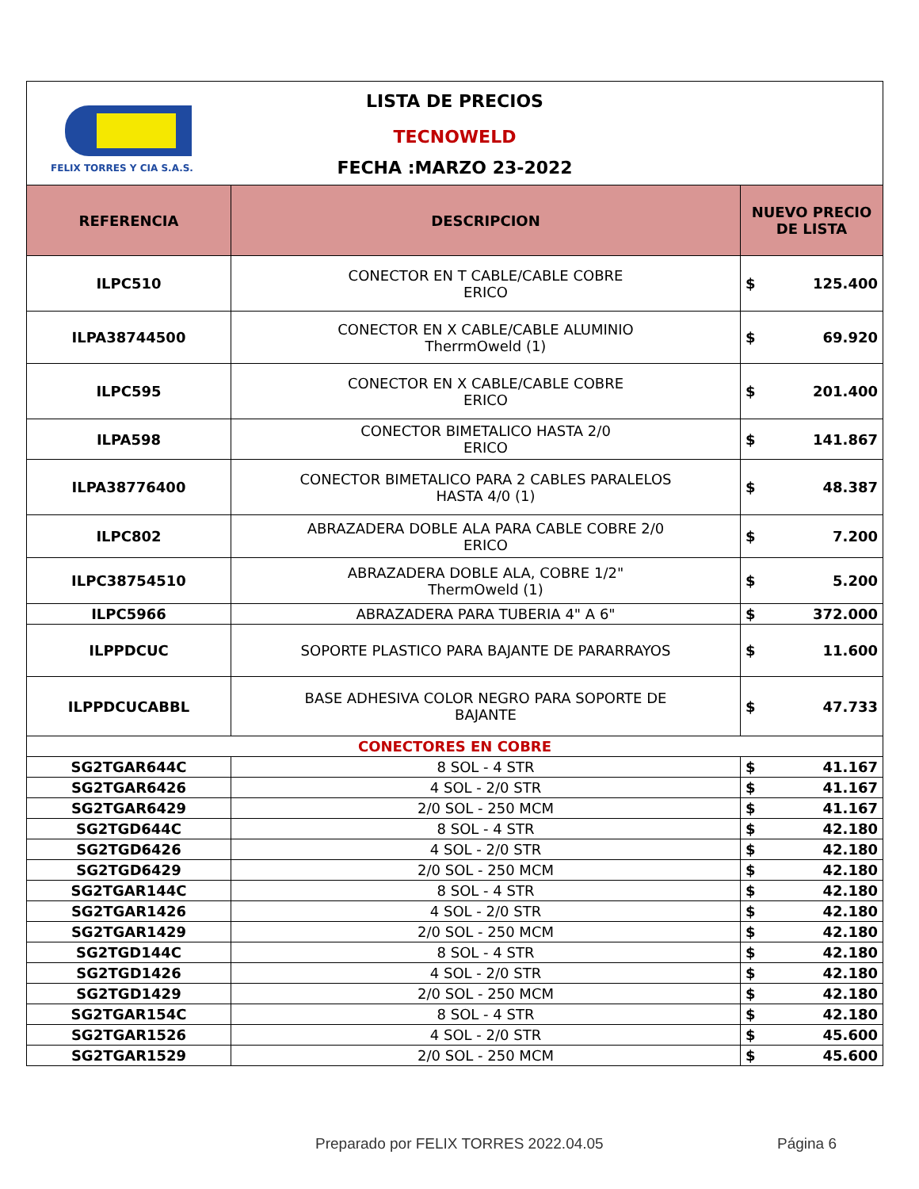FELIX TORRES Y CIA S.A.S.
LISTA DE PRECIOS
TECNOWELD
FECHA :MARZO 23-2022
| REFERENCIA | DESCRIPCION | NUEVO PRECIO DE LISTA | |
| --- | --- | --- | --- |
| ILPC510 | CONECTOR EN T CABLE/CABLE COBRE ERICO | $ | 125.400 |
| ILPA38744500 | CONECTOR EN X CABLE/CABLE ALUMINIO TherrmOweld (1) | $ | 69.920 |
| ILPC595 | CONECTOR EN X CABLE/CABLE COBRE ERICO | $ | 201.400 |
| ILPA598 | CONECTOR BIMETALICO HASTA 2/0 ERICO | $ | 141.867 |
| ILPA38776400 | CONECTOR BIMETALICO PARA 2 CABLES PARALELOS HASTA 4/0 (1) | $ | 48.387 |
| ILPC802 | ABRAZADERA DOBLE ALA PARA CABLE COBRE 2/0 ERICO | $ | 7.200 |
| ILPC38754510 | ABRAZADERA DOBLE ALA, COBRE 1/2" ThermOweld (1) | $ | 5.200 |
| ILPC5966 | ABRAZADERA PARA TUBERIA 4" A 6" | $ | 372.000 |
| ILPPDCUC | SOPORTE PLASTICO PARA BAJANTE DE PARARRAYOS | $ | 11.600 |
| ILPPDCUCABBL | BASE ADHESIVA COLOR NEGRO PARA SOPORTE DE BAJANTE | $ | 47.733 |
| CONECTORES EN COBRE | | | |
| SG2TGAR644C | 8 SOL - 4 STR | $ | 41.167 |
| SG2TGAR6426 | 4 SOL - 2/0 STR | $ | 41.167 |
| SG2TGAR6429 | 2/0 SOL - 250 MCM | $ | 41.167 |
| SG2TGD644C | 8 SOL - 4 STR | $ | 42.180 |
| SG2TGD6426 | 4 SOL - 2/0 STR | $ | 42.180 |
| SG2TGD6429 | 2/0 SOL - 250 MCM | $ | 42.180 |
| SG2TGAR144C | 8 SOL - 4 STR | $ | 42.180 |
| SG2TGAR1426 | 4 SOL - 2/0 STR | $ | 42.180 |
| SG2TGAR1429 | 2/0 SOL - 250 MCM | $ | 42.180 |
| SG2TGD144C | 8 SOL - 4 STR | $ | 42.180 |
| SG2TGD1426 | 4 SOL - 2/0 STR | $ | 42.180 |
| SG2TGD1429 | 2/0 SOL - 250 MCM | $ | 42.180 |
| SG2TGAR154C | 8 SOL - 4 STR | $ | 42.180 |
| SG2TGAR1526 | 4 SOL - 2/0 STR | $ | 45.600 |
| SG2TGAR1529 | 2/0 SOL - 250 MCM | $ | 45.600 |
Preparado por FELIX TORRES 2022.04.05
Página 6